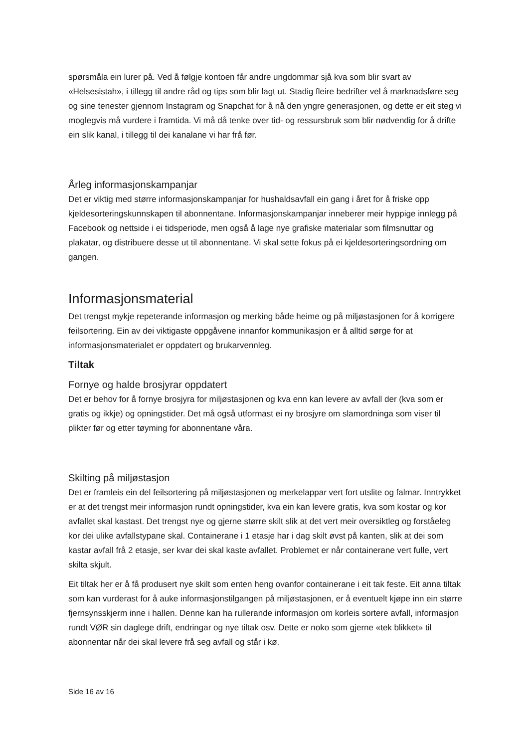spørsmåla ein lurer på. Ved å følgje kontoen får andre ungdommar sjå kva som blir svart av «Helsesistah», i tillegg til andre råd og tips som blir lagt ut. Stadig fleire bedrifter vel å marknadsføre seg og sine tenester gjennom Instagram og Snapchat for å nå den yngre generasjonen, og dette er eit steg vi moglegvis må vurdere i framtida. Vi må då tenke over tid- og ressursbruk som blir nødvendig for å drifte ein slik kanal, i tillegg til dei kanalane vi har frå før.
Årleg informasjonskampanjar
Det er viktig med større informasjonskampanjar for hushaldsavfall ein gang i året for å friske opp kjeldesorteringskunnskapen til abonnentane. Informasjonskampanjar inneberer meir hyppige innlegg på Facebook og nettside i ei tidsperiode, men også å lage nye grafiske materialar som filmsnuttar og plakatar, og distribuere desse ut til abonnentane. Vi skal sette fokus på ei kjeldesorteringsordning om gangen.
Informasjonsmaterial
Det trengst mykje repeterande informasjon og merking både heime og på miljøstasjonen for å korrigere feilsortering. Ein av dei viktigaste oppgåvene innanfor kommunikasjon er å alltid sørge for at informasjonsmaterialet er oppdatert og brukarvennleg.
Tiltak
Fornye og halde brosjyrar oppdatert
Det er behov for å fornye brosjyra for miljøstasjonen og kva enn kan levere av avfall der (kva som er gratis og ikkje) og opningstider. Det må også utformast ei ny brosjyre om slamordninga som viser til plikter før og etter tøyming for abonnentane våra.
Skilting på miljøstasjon
Det er framleis ein del feilsortering på miljøstasjonen og merkelappar vert fort utslite og falmar. Inntrykket er at det trengst meir informasjon rundt opningstider, kva ein kan levere gratis, kva som kostar og kor avfallet skal kastast. Det trengst nye og gjerne større skilt slik at det vert meir oversiktleg og forståeleg kor dei ulike avfallstypane skal. Containerane i 1 etasje har i dag skilt øvst på kanten, slik at dei som kastar avfall frå 2 etasje, ser kvar dei skal kaste avfallet. Problemet er når containerane vert fulle, vert skilta skjult.
Eit tiltak her er å få produsert nye skilt som enten heng ovanfor containerane i eit tak feste. Eit anna tiltak som kan vurderast for å auke informasjonstilgangen på miljøstasjonen, er å eventuelt kjøpe inn ein større fjernsynsskjerm inne i hallen. Denne kan ha rullerande informasjon om korleis sortere avfall, informasjon rundt VØR sin daglege drift, endringar og nye tiltak osv. Dette er noko som gjerne «tek blikket» til abonnentar når dei skal levere frå seg avfall og står i kø.
Side 16 av 16